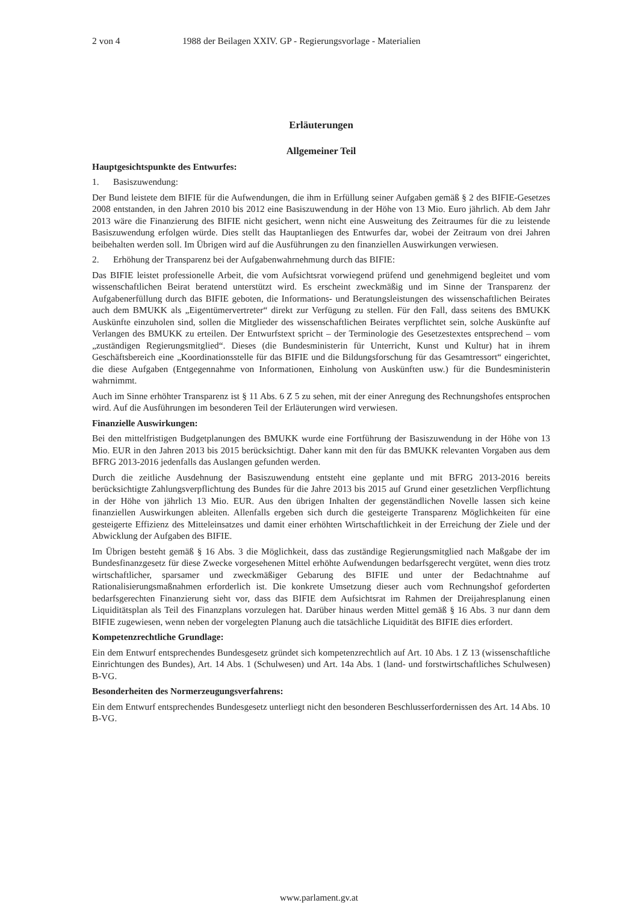2 von 4 1988 der Beilagen XXIV. GP - Regierungsvorlage - Materialien
Erläuterungen
Allgemeiner Teil
Hauptgesichtspunkte des Entwurfes:
1. Basiszuwendung:
Der Bund leistete dem BIFIE für die Aufwendungen, die ihm in Erfüllung seiner Aufgaben gemäß § 2 des BIFIE-Gesetzes 2008 entstanden, in den Jahren 2010 bis 2012 eine Basiszuwendung in der Höhe von 13 Mio. Euro jährlich. Ab dem Jahr 2013 wäre die Finanzierung des BIFIE nicht gesichert, wenn nicht eine Ausweitung des Zeitraumes für die zu leistende Basiszuwendung erfolgen würde. Dies stellt das Hauptanliegen des Entwurfes dar, wobei der Zeitraum von drei Jahren beibehalten werden soll. Im Übrigen wird auf die Ausführungen zu den finanziellen Auswirkungen verwiesen.
2. Erhöhung der Transparenz bei der Aufgabenwahrnehmung durch das BIFIE:
Das BIFIE leistet professionelle Arbeit, die vom Aufsichtsrat vorwiegend prüfend und genehmigend begleitet und vom wissenschaftlichen Beirat beratend unterstützt wird. Es erscheint zweckmäßig und im Sinne der Transparenz der Aufgabenerfüllung durch das BIFIE geboten, die Informations- und Beratungsleistungen des wissenschaftlichen Beirates auch dem BMUKK als „Eigentümervertreter“ direkt zur Verfügung zu stellen. Für den Fall, dass seitens des BMUKK Auskünfte einzuholen sind, sollen die Mitglieder des wissenschaftlichen Beirates verpflichtet sein, solche Auskünfte auf Verlangen des BMUKK zu erteilen. Der Entwurfstext spricht – der Terminologie des Gesetzestextes entsprechend – vom „zuständigen Regierungsmitglied“. Dieses (die Bundesministerin für Unterricht, Kunst und Kultur) hat in ihrem Geschäftsbereich eine „Koordinationsstelle für das BIFIE und die Bildungsforschung für das Gesamtressort“ eingerichtet, die diese Aufgaben (Entgegennahme von Informationen, Einholung von Auskünften usw.) für die Bundesministerin wahrnimmt.
Auch im Sinne erhöhter Transparenz ist § 11 Abs. 6 Z 5 zu sehen, mit der einer Anregung des Rechnungshofes entsprochen wird. Auf die Ausführungen im besonderen Teil der Erläuterungen wird verwiesen.
Finanzielle Auswirkungen:
Bei den mittelfristigen Budgetplanungen des BMUKK wurde eine Fortführung der Basiszuwendung in der Höhe von 13 Mio. EUR in den Jahren 2013 bis 2015 berücksichtigt. Daher kann mit den für das BMUKK relevanten Vorgaben aus dem BFRG 2013-2016 jedenfalls das Auslangen gefunden werden.
Durch die zeitliche Ausdehnung der Basiszuwendung entsteht eine geplante und mit BFRG 2013-2016 bereits berücksichtigte Zahlungsverpflichtung des Bundes für die Jahre 2013 bis 2015 auf Grund einer gesetzlichen Verpflichtung in der Höhe von jährlich 13 Mio. EUR. Aus den übrigen Inhalten der gegenständlichen Novelle lassen sich keine finanziellen Auswirkungen ableiten. Allenfalls ergeben sich durch die gesteigerte Transparenz Möglichkeiten für eine gesteigerte Effizienz des Mitteleinsatzes und damit einer erhöhten Wirtschaftlichkeit in der Erreichung der Ziele und der Abwicklung der Aufgaben des BIFIE.
Im Übrigen besteht gemäß § 16 Abs. 3 die Möglichkeit, dass das zuständige Regierungsmitglied nach Maßgabe der im Bundesfinanzgesetz für diese Zwecke vorgesehenen Mittel erhöhte Aufwendungen bedarfsgerecht vergütet, wenn dies trotz wirtschaftlicher, sparsamer und zweckmäßiger Gebarung des BIFIE und unter der Bedachtnahme auf Rationalisierungsmaßnahmen erforderlich ist. Die konkrete Umsetzung dieser auch vom Rechnungshof geforderten bedarfsgerechten Finanzierung sieht vor, dass das BIFIE dem Aufsichtsrat im Rahmen der Dreijahresplanung einen Liquiditätsplan als Teil des Finanzplans vorzulegen hat. Darüber hinaus werden Mittel gemäß § 16 Abs. 3 nur dann dem BIFIE zugewiesen, wenn neben der vorgelegten Planung auch die tatsächliche Liquidität des BIFIE dies erfordert.
Kompetenzrechtliche Grundlage:
Ein dem Entwurf entsprechendes Bundesgesetz gründet sich kompetenzrechtlich auf Art. 10 Abs. 1 Z 13 (wissenschaftliche Einrichtungen des Bundes), Art. 14 Abs. 1 (Schulwesen) und Art. 14a Abs. 1 (land- und forstwirtschaftliches Schulwesen) B-VG.
Besonderheiten des Normerzeugungsverfahrens:
Ein dem Entwurf entsprechendes Bundesgesetz unterliegt nicht den besonderen Beschlusserfordernissen des Art. 14 Abs. 10 B-VG.
www.parlament.gv.at